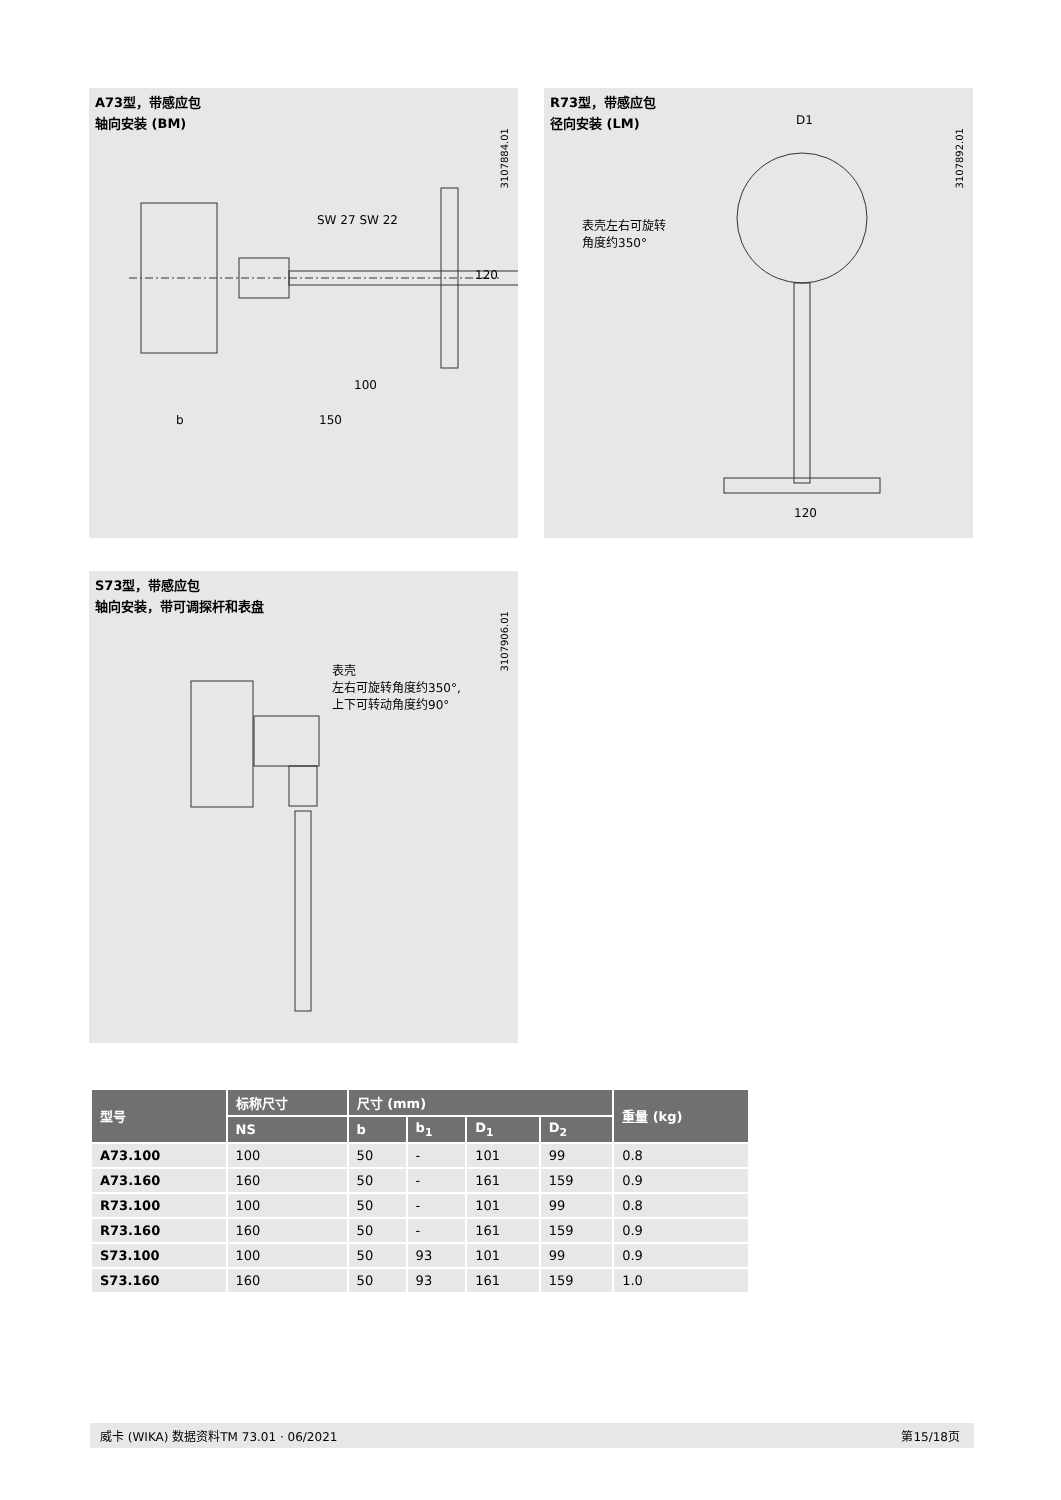A73型，带感应包
轴向安装 (BM)
SW 27 SW 22
100
150
b
120
3107884.01
R73型，带感应包
径向安装 (LM)
表壳左右可旋转
角度约350°
D1
120
3107892.01
S73型，带感应包
轴向安装，带可调探杆和表盘
表壳
左右可旋转角度约350°,
上下可转动角度约90°
3107906.01
| 型号 | 标称尺寸 | 尺寸 (mm) | | | | 重量 (kg) |
| --- | --- | --- | --- | --- | --- | --- |
| | NS | b | b<sub>1</sub> | D<sub>1</sub> | D<sub>2</sub> | |
| A73.100 | 100 | 50 | - | 101 | 99 | 0.8 |
| A73.160 | 160 | 50 | - | 161 | 159 | 0.9 |
| R73.100 | 100 | 50 | - | 101 | 99 | 0.8 |
| R73.160 | 160 | 50 | - | 161 | 159 | 0.9 |
| S73.100 | 100 | 50 | 93 | 101 | 99 | 0.9 |
| S73.160 | 160 | 50 | 93 | 161 | 159 | 1.0 |
威卡 (WIKA) 数据资料TM 73.01 · 06/2021 第15/18页